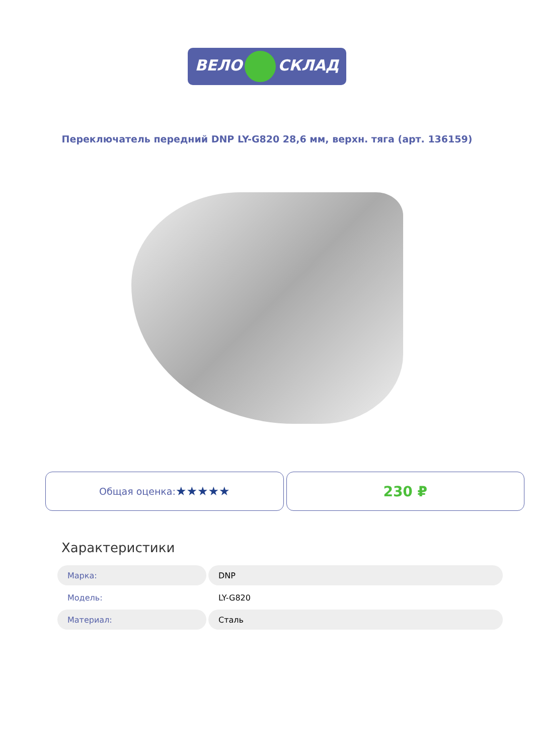ВЕЛО СКЛАД
Переключатель передний DNP LY-G820 28,6 мм, верхн. тяга (арт. 136159)
Общая оценка: ★★★★★
230 ₽
Характеристики
| Марка: | DNP |
| Модель: | LY-G820 |
| Материал: | Сталь |